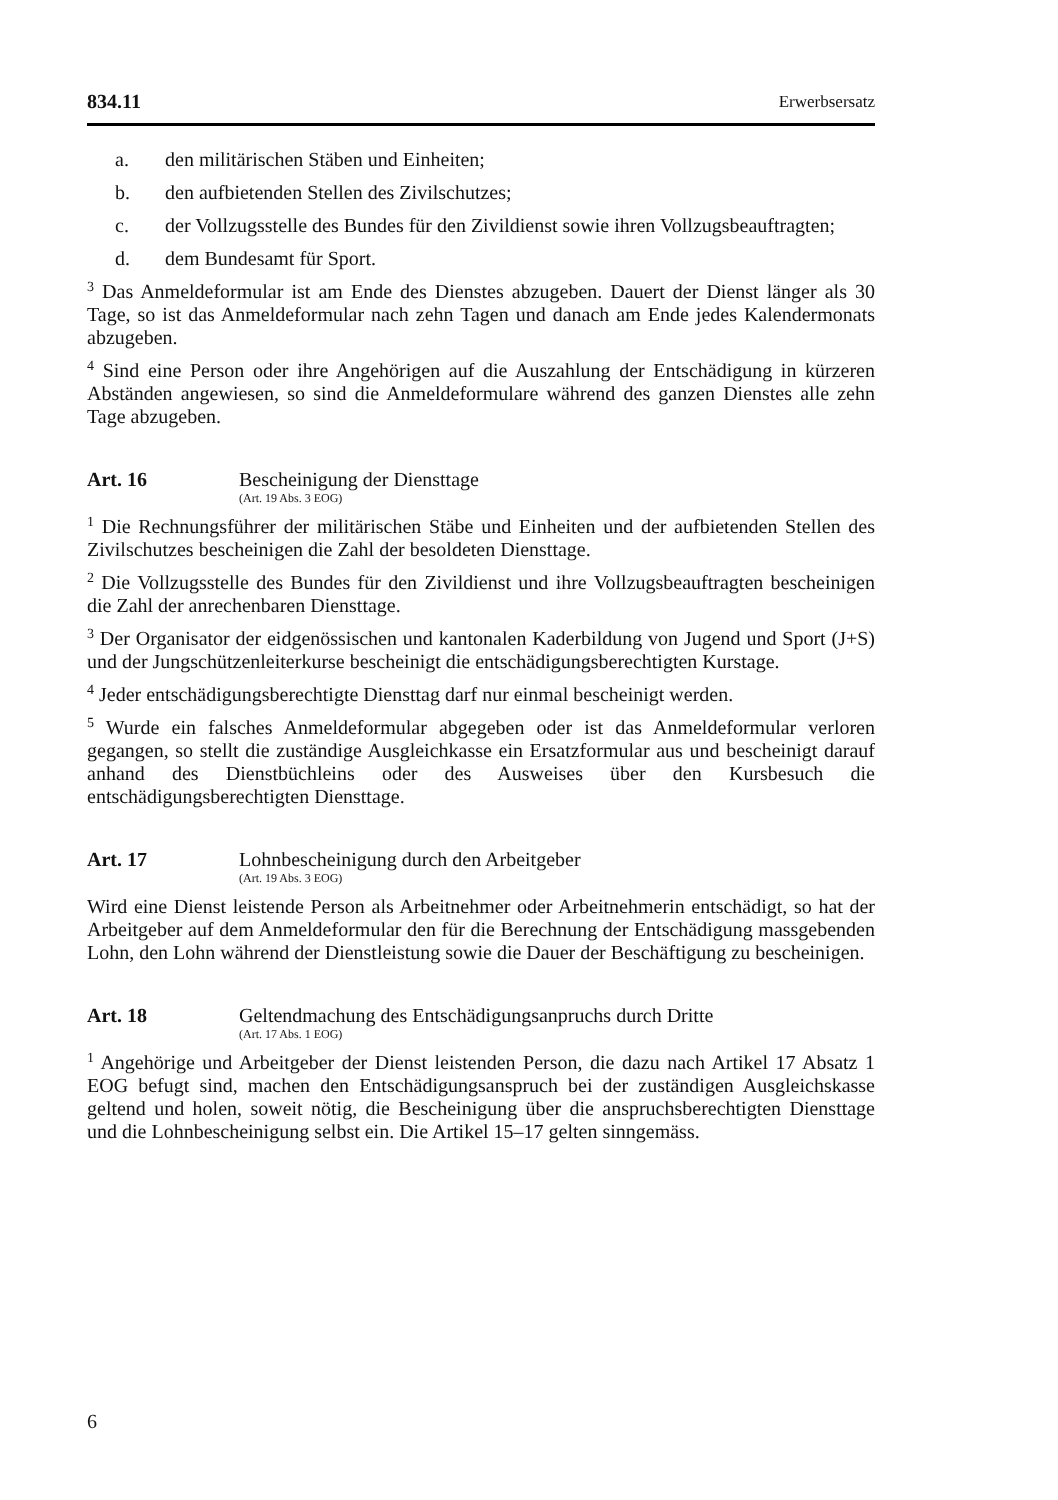834.11 Erwerbsersatz
a. den militärischen Stäben und Einheiten;
b. den aufbietenden Stellen des Zivilschutzes;
c. der Vollzugsstelle des Bundes für den Zivildienst sowie ihren Vollzugs­beauftragten;
d. dem Bundesamt für Sport.
<sup>3</sup> Das Anmeldeformular ist am Ende des Dienstes abzugeben. Dauert der Dienst länger als 30 Tage, so ist das Anmeldeformular nach zehn Tagen und danach am Ende jedes Kalendermonats abzugeben.
<sup>4</sup> Sind eine Person oder ihre Angehörigen auf die Auszahlung der Entschädigung in kürzeren Abständen angewiesen, so sind die Anmeldeformulare während des ganzen Dienstes alle zehn Tage abzugeben.
Art. 16 Bescheinigung der Diensttage
(Art. 19 Abs. 3 EOG)
<sup>1</sup> Die Rechnungsführer der militärischen Stäbe und Einheiten und der aufbietenden Stellen des Zivilschutzes bescheinigen die Zahl der besoldeten Diensttage.
<sup>2</sup> Die Vollzugsstelle des Bundes für den Zivildienst und ihre Vollzugsbeauftragten bescheinigen die Zahl der anrechenbaren Diensttage.
<sup>3</sup> Der Organisator der eidgenössischen und kantonalen Kaderbildung von Jugend und Sport (J+S) und der Jungschützenleiterkurse bescheinigt die entschädigungs­berechtigten Kurstage.
<sup>4</sup> Jeder entschädigungsberechtigte Diensttag darf nur einmal bescheinigt werden.
<sup>5</sup> Wurde ein falsches Anmeldeformular abgegeben oder ist das Anmeldeformular verloren gegangen, so stellt die zuständige Ausgleichkasse ein Ersatzformular aus und bescheinigt darauf anhand des Dienstbüchleins oder des Ausweises über den Kursbesuch die entschädigungsberechtigten Diensttage.
Art. 17 Lohnbescheinigung durch den Arbeitgeber
(Art. 19 Abs. 3 EOG)
Wird eine Dienst leistende Person als Arbeitnehmer oder Arbeitnehmerin entschä­digt, so hat der Arbeitgeber auf dem Anmeldeformular den für die Berechnung der Entschädigung massgebenden Lohn, den Lohn während der Dienstleistung sowie die Dauer der Beschäftigung zu bescheinigen.
Art. 18 Geltendmachung des Entschädigungsanpruchs durch Dritte
(Art. 17 Abs. 1 EOG)
<sup>1</sup> Angehörige und Arbeitgeber der Dienst leistenden Person, die dazu nach Arti­kel 17 Absatz 1 EOG befugt sind, machen den Entschädigungsanspruch bei der zuständigen Ausgleichskasse geltend und holen, soweit nötig, die Bescheinigung über die anspruchsberechtigten Diensttage und die Lohnbescheinigung selbst ein. Die Artikel 15–17 gelten sinngemäss.
6